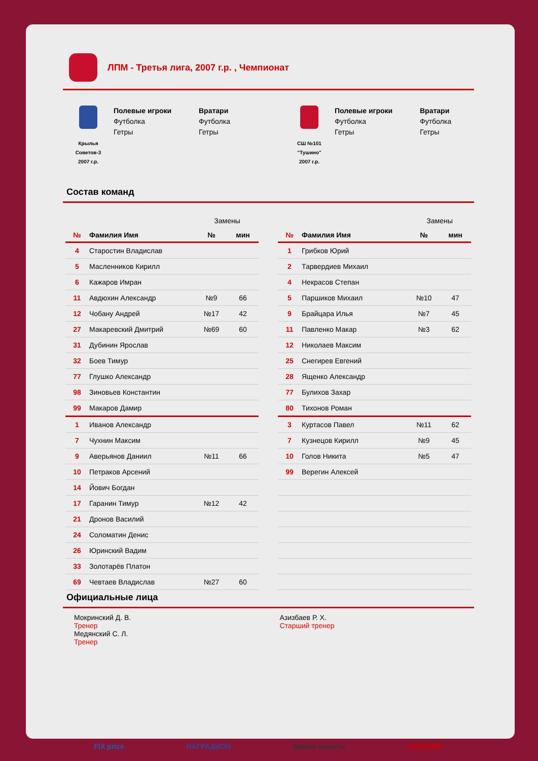ЛПМ - Третья лига, 2007 г.р. , Чемпионат
Крылья
Советов-3
2007 г.р.
Полевые игроки
Футболка
Гетры
Вратари
Футболка
Гетры
СШ №101
"Тушино"
2007 г.р.
Полевые игроки
Футболка
Гетры
Вратари
Футболка
Гетры
Состав команд
| | | Замены | |
| № | Фамилия Имя | № | мин |
| 4 | Старостин Владислав | | |
| 5 | Масленников Кирилл | | |
| 6 | Кажаров Имран | | |
| 11 | Авдюхин Александр | №9 | 66 |
| 12 | Чобану Андрей | №17 | 42 |
| 27 | Макаревский Дмитрий | №69 | 60 |
| 31 | Дубинин Ярослав | | |
| 32 | Боев Тимур | | |
| 77 | Глушко Александр | | |
| 98 | Зиновьев Константин | | |
| 99 | Макаров Дамир | | |
| 1 | Иванов Александр | | |
| 7 | Чухнин Максим | | |
| 9 | Аверьянов Даниил | №11 | 66 |
| 10 | Петраков Арсений | | |
| 14 | Йович Богдан | | |
| 17 | Гаранин Тимур | №12 | 42 |
| 21 | Дронов Василий | | |
| 24 | Соломатин Денис | | |
| 26 | Юринский Вадим | | |
| 33 | Золотарёв Платон | | |
| 69 | Чевтаев Владислав | №27 | 60 |
| | | Замены | |
| № | Фамилия Имя | № | мин |
| 1 | Грибков Юрий | | |
| 2 | Тарвердиев Михаил | | |
| 4 | Некрасов Степан | | |
| 5 | Паршиков Михаил | №10 | 47 |
| 9 | Брайцара Илья | №7 | 45 |
| 11 | Павленко Макар | №3 | 62 |
| 12 | Николаев Максим | | |
| 25 | Снегирев Евгений | | |
| 28 | Ященко Александр | | |
| 77 | Булихов Захар | | |
| 80 | Тихонов Роман | | |
| 3 | Куртасов Павел | №11 | 62 |
| 7 | Кузнецов Кирилл | №9 | 45 |
| 10 | Голов Никита | №5 | 47 |
| 99 | Верегин Алексей | | |
Официальные лица
Мокринский Д. В.
Тренер
Медянский С. Л.
Тренер
Азизбаев Р. Х.
Старший тренер
FIX price НАГРАДИОН Время защиты АВТОМИР